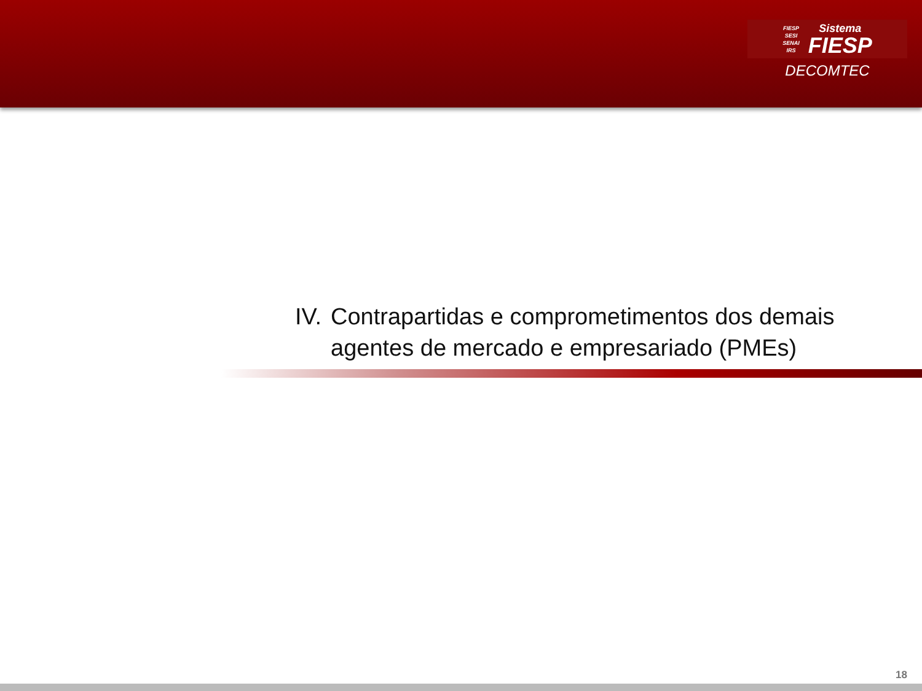FIESP
SESI
SENAI
IRS
Sistema
FIESP
DECOMTEC
IV. Contrapartidas e comprometimentos dos demais
agentes de mercado e empresariado (PMEs)
18